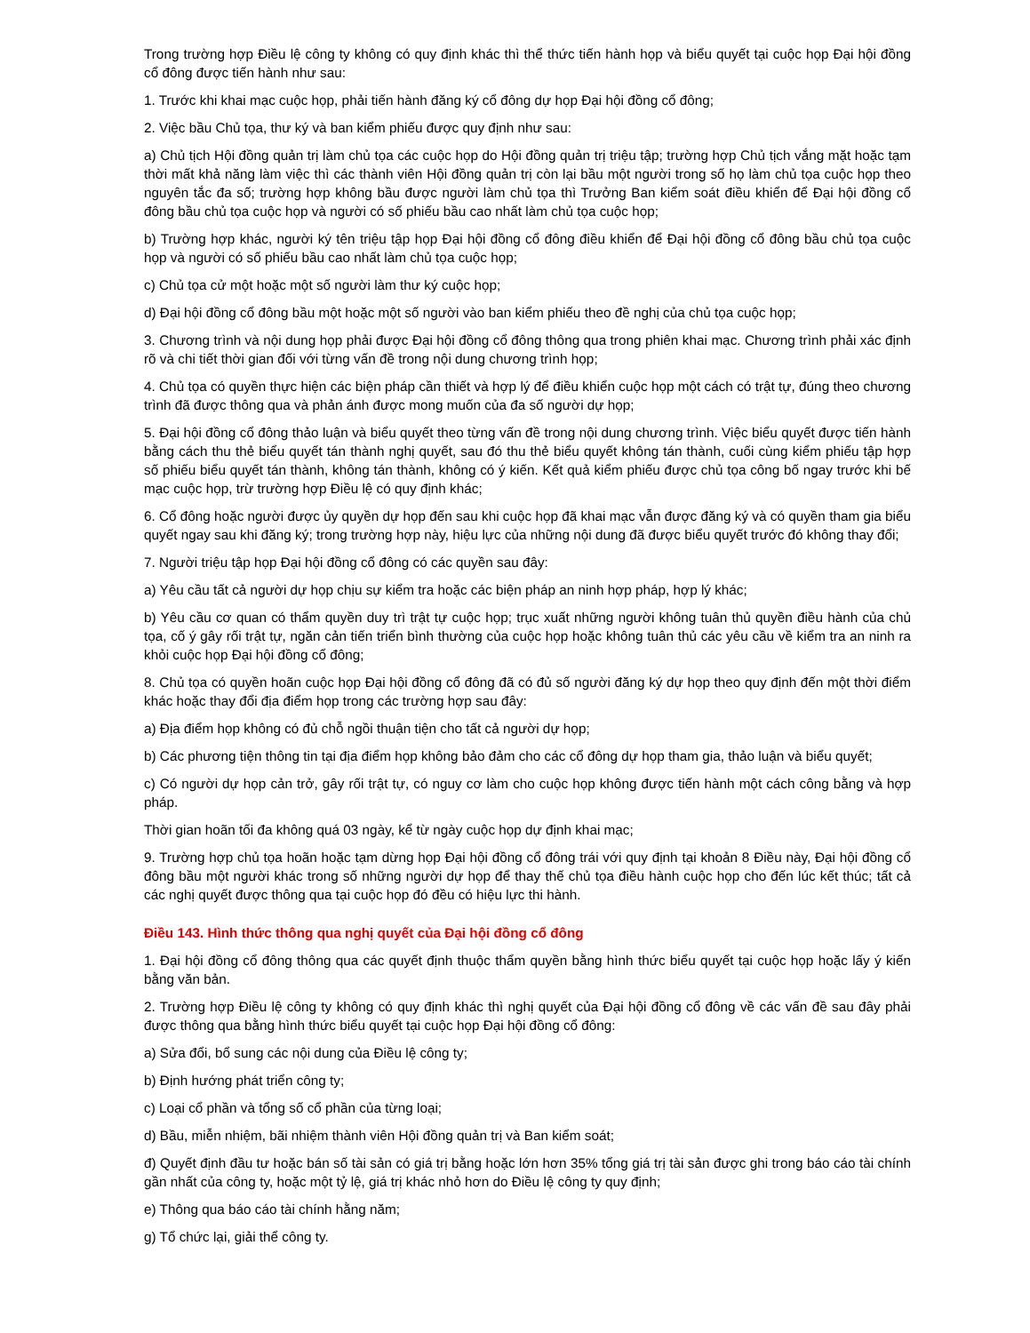Trong trường hợp Điều lệ công ty không có quy định khác thì thể thức tiến hành họp và biểu quyết tại cuộc họp Đại hội đồng cổ đông được tiến hành như sau:
1. Trước khi khai mạc cuộc họp, phải tiến hành đăng ký cổ đông dự họp Đại hội đồng cổ đông;
2. Việc bầu Chủ tọa, thư ký và ban kiểm phiếu được quy định như sau:
a) Chủ tịch Hội đồng quản trị làm chủ tọa các cuộc họp do Hội đồng quản trị triệu tập; trường hợp Chủ tịch vắng mặt hoặc tạm thời mất khả năng làm việc thì các thành viên Hội đồng quản trị còn lại bầu một người trong số họ làm chủ tọa cuộc họp theo nguyên tắc đa số; trường hợp không bầu được người làm chủ tọa thì Trưởng Ban kiểm soát điều khiển để Đại hội đồng cổ đông bầu chủ tọa cuộc họp và người có số phiếu bầu cao nhất làm chủ tọa cuộc họp;
b) Trường hợp khác, người ký tên triệu tập họp Đại hội đồng cổ đông điều khiển để Đại hội đồng cổ đông bầu chủ tọa cuộc họp và người có số phiếu bầu cao nhất làm chủ tọa cuộc họp;
c) Chủ tọa cử một hoặc một số người làm thư ký cuộc họp;
d) Đại hội đồng cổ đông bầu một hoặc một số người vào ban kiểm phiếu theo đề nghị của chủ tọa cuộc họp;
3. Chương trình và nội dung họp phải được Đại hội đồng cổ đông thông qua trong phiên khai mạc. Chương trình phải xác định rõ và chi tiết thời gian đối với từng vấn đề trong nội dung chương trình họp;
4. Chủ tọa có quyền thực hiện các biện pháp cần thiết và hợp lý để điều khiển cuộc họp một cách có trật tự, đúng theo chương trình đã được thông qua và phản ánh được mong muốn của đa số người dự họp;
5. Đại hội đồng cổ đông thảo luận và biểu quyết theo từng vấn đề trong nội dung chương trình. Việc biểu quyết được tiến hành bằng cách thu thẻ biểu quyết tán thành nghị quyết, sau đó thu thẻ biểu quyết không tán thành, cuối cùng kiểm phiếu tập hợp số phiếu biểu quyết tán thành, không tán thành, không có ý kiến. Kết quả kiểm phiếu được chủ tọa công bố ngay trước khi bế mạc cuộc họp, trừ trường hợp Điều lệ có quy định khác;
6. Cổ đông hoặc người được ủy quyền dự họp đến sau khi cuộc họp đã khai mạc vẫn được đăng ký và có quyền tham gia biểu quyết ngay sau khi đăng ký; trong trường hợp này, hiệu lực của những nội dung đã được biểu quyết trước đó không thay đổi;
7. Người triệu tập họp Đại hội đồng cổ đông có các quyền sau đây:
a) Yêu cầu tất cả người dự họp chịu sự kiểm tra hoặc các biện pháp an ninh hợp pháp, hợp lý khác;
b) Yêu cầu cơ quan có thẩm quyền duy trì trật tự cuộc họp; trục xuất những người không tuân thủ quyền điều hành của chủ tọa, cố ý gây rối trật tự, ngăn cản tiến triển bình thường của cuộc họp hoặc không tuân thủ các yêu cầu về kiểm tra an ninh ra khỏi cuộc họp Đại hội đồng cổ đông;
8. Chủ tọa có quyền hoãn cuộc họp Đại hội đồng cổ đông đã có đủ số người đăng ký dự họp theo quy định đến một thời điểm khác hoặc thay đổi địa điểm họp trong các trường hợp sau đây:
a) Địa điểm họp không có đủ chỗ ngồi thuận tiện cho tất cả người dự họp;
b) Các phương tiện thông tin tại địa điểm họp không bảo đảm cho các cổ đông dự họp tham gia, thảo luận và biểu quyết;
c) Có người dự họp cản trở, gây rối trật tự, có nguy cơ làm cho cuộc họp không được tiến hành một cách công bằng và hợp pháp.
Thời gian hoãn tối đa không quá 03 ngày, kể từ ngày cuộc họp dự định khai mạc;
9. Trường hợp chủ tọa hoãn hoặc tạm dừng họp Đại hội đồng cổ đông trái với quy định tại khoản 8 Điều này, Đại hội đồng cổ đông bầu một người khác trong số những người dự họp để thay thế chủ tọa điều hành cuộc họp cho đến lúc kết thúc; tất cả các nghị quyết được thông qua tại cuộc họp đó đều có hiệu lực thi hành.
Điều 143. Hình thức thông qua nghị quyết của Đại hội đồng cổ đông
1. Đại hội đồng cổ đông thông qua các quyết định thuộc thẩm quyền bằng hình thức biểu quyết tại cuộc họp hoặc lấy ý kiến bằng văn bản.
2. Trường hợp Điều lệ công ty không có quy định khác thì nghị quyết của Đại hội đồng cổ đông về các vấn đề sau đây phải được thông qua bằng hình thức biểu quyết tại cuộc họp Đại hội đồng cổ đông:
a) Sửa đổi, bổ sung các nội dung của Điều lệ công ty;
b) Định hướng phát triển công ty;
c) Loại cổ phần và tổng số cổ phần của từng loại;
d) Bầu, miễn nhiệm, bãi nhiệm thành viên Hội đồng quản trị và Ban kiểm soát;
đ) Quyết định đầu tư hoặc bán số tài sản có giá trị bằng hoặc lớn hơn 35% tổng giá trị tài sản được ghi trong báo cáo tài chính gần nhất của công ty, hoặc một tỷ lệ, giá trị khác nhỏ hơn do Điều lệ công ty quy định;
e) Thông qua báo cáo tài chính hằng năm;
g) Tổ chức lại, giải thể công ty.